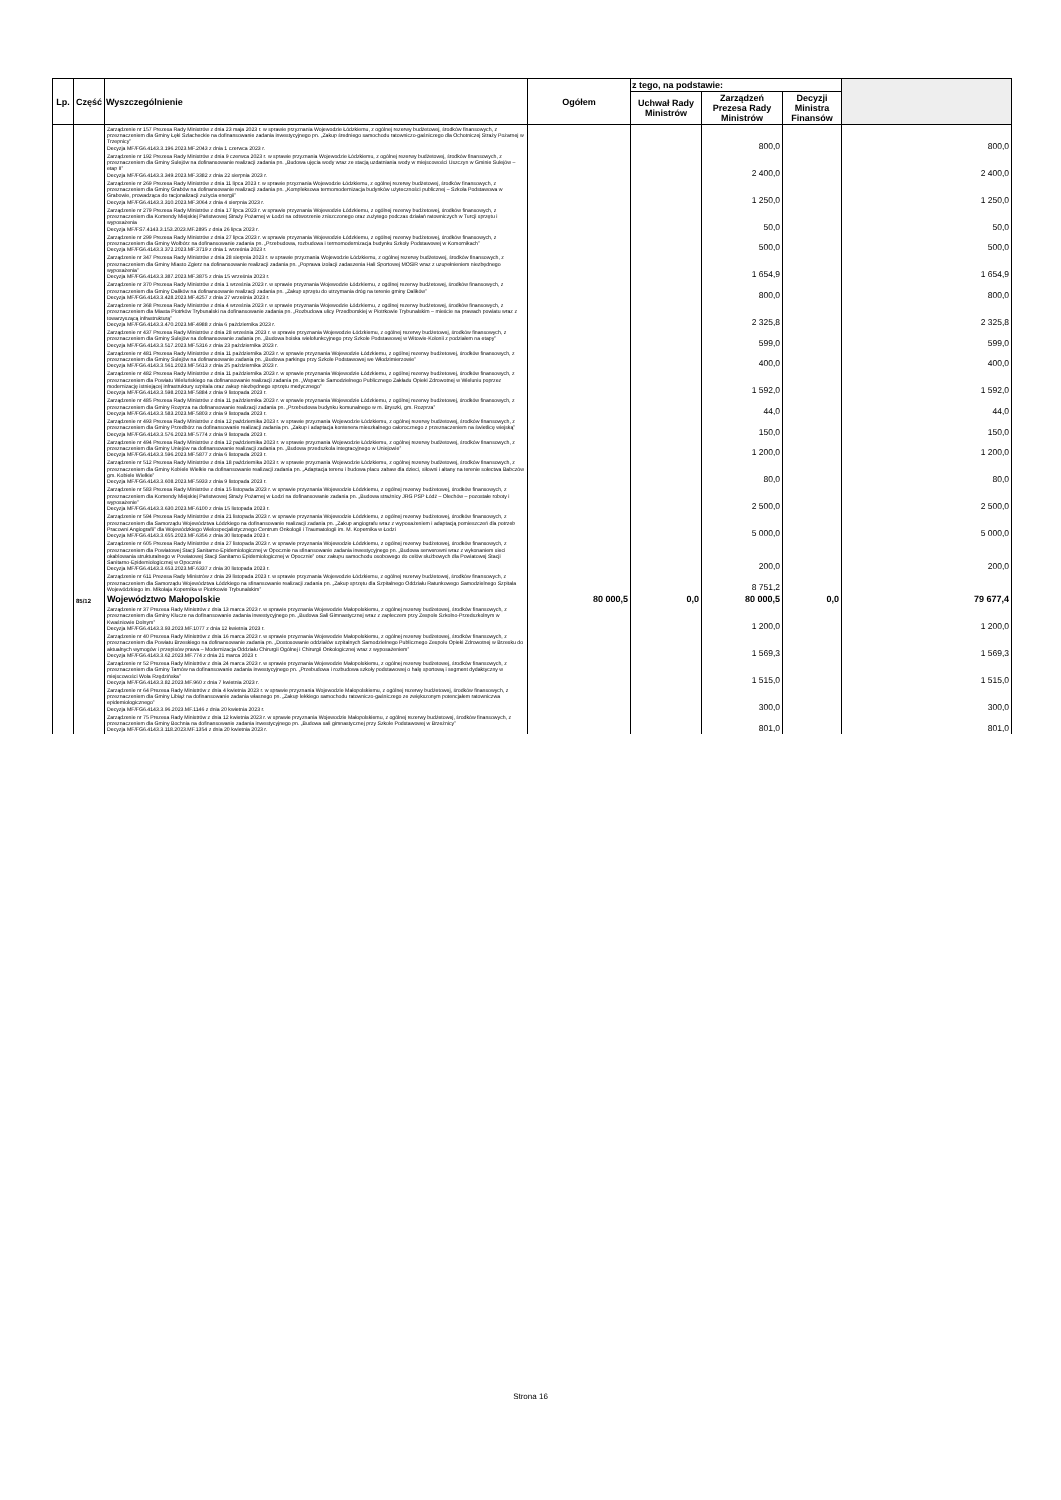| Lp. | Część | Wyszczególnienie | Ogółem | z tego, na podstawie: | | | |
| --- | --- | --- | --- | --- | --- | --- | --- |
| | | | | Uchwał Rady Ministrów | Zarządzeń Prezesa Rady Ministrów | Decyzji Ministra Finansów | |
| | | Zarządzenie nr 157 Prezesa Rady Ministrów z dnia 23 maja 2023 r. w sprawie przyznania Wojewodzie Łódzkiemu, z ogólnej rezerwy budżetowej, środków finansowych, z przeznaczeniem dla Gminy Łęki Szlacheckie na dofinansowanie zadania inwestycyjnego pn. „Zakup średniego samochodu ratowniczo-gaśniczego dla Ochotniczej Straży Pożarnej w Trzepnicy” Decyzja MF/FG6.4143.3.196.2023.MF.2043 z dnia 1 czerwca 2023 r. | | | 800,0 | | 800,0 |
| | | Zarządzenie nr 192 Prezesa Rady Ministrów z dnia 9 czerwca 2023 r. w sprawie przyznania Wojewodzie Łódzkiemu, z ogólnej rezerwy budżetowej, środków finansowych, z przeznaczeniem dla Gminy Sulejów na dofinansowanie realizacji zadania pn. „Budowa ujęcia wody wraz ze stacją uzdatniania wody w miejscowości Uszczyn w Gminie Sulejów – etap II” Decyzja MF/FG6.4143.3.349.2023.MF.3382 z dnia 22 sierpnia 2023 r. | | | 2 400,0 | | 2 400,0 |
| | | Zarządzenie nr 269 Prezesa Rady Ministrów z dnia 11 lipca 2023 r. w sprawie przyznania Wojewodzie Łódzkiemu, z ogólnej rezerwy budżetowej, środków finansowych, z przeznaczeniem dla Gminy Grabów na dofinansowanie realizacji zadania pn. „Kompleksowa termomodernizacja budynków użyteczności publicznej – Szkoła Podstawowa w Grabowie, prowadząca do racjonalizacji zużycia energii” Decyzja MF/FG6.4143.3.310.2023.MF.3064 z dnia 4 sierpnia 2023 r. | | | 1 250,0 | | 1 250,0 |
| | | Zarządzenie nr 279 Prezesa Rady Ministrów z dnia 17 lipca 2023 r. w sprawie przyznania Wojewodzie Łódzkiemu, z ogólnej rezerwy budżetowej, środków finansowych, z przeznaczeniem dla Komendy Miejskiej Państwowej Straży Pożarnej w Łodzi na odtworzenie zniszczonego oraz zużytego podczas działań ratowniczych w Turcji sprzętu i wyposażenia Decyzja MF/FS7.4143.3.153.2023.MF.2895 z dnia 26 lipca 2023 r. | | | 50,0 | | 50,0 |
| | | Zarządzenie nr 299 Prezesa Rady Ministrów z dnia 27 lipca 2023 r. w sprawie przyznania Wojewodzie Łódzkiemu, z ogólnej rezerwy budżetowej, środków finansowych, z przeznaczeniem dla Gminy Wolbórz na dofinansowanie zadania pn. „Przebudowa, rozbudowa i termomodernizacja budynku Szkoły Podstawowej w Komornikach” Decyzja MF/FG6.4143.3.372.2023.MF.3719 z dnia 1 września 2023 r. | | | 500,0 | | 500,0 |
| | | Zarządzenie nr 347 Prezesa Rady Ministrów z dnia 28 sierpnia 2023 r. w sprawie przyznania Wojewodzie Łódzkiemu, z ogólnej rezerwy budżetowej, środków finansowych, z przeznaczeniem dla Gminy Miasto Zgierz na dofinansowanie realizacji zadania pn. „Poprawa izolacji zadaszenia Hali Sportowej MOSiR wraz z uzupełnieniem niezbędnego wyposażenia” Decyzja MF/FG6.4143.3.387.2023.MF.3875 z dnia 15 września 2023 r. | | | 1 654,9 | | 1 654,9 |
| | | Zarządzenie nr 370 Prezesa Rady Ministrów z dnia 1 września 2023 r. w sprawie przyznania Wojewodzie Łódzkiemu, z ogólnej rezerwy budżetowej, środków finansowych, z przeznaczeniem dla Gminy Dalików na dofinansowanie realizacji zadania pn. „Zakup sprzętu do utrzymania dróg na terenie gminy Dalików” Decyzja MF/FG6.4143.3.428.2023.MF.4257 z dnia 27 września 2023 r. | | | 800,0 | | 800,0 |
| | | Zarządzenie nr 368 Prezesa Rady Ministrów z dnia 4 września 2023 r. w sprawie przyznania Wojewodzie Łódzkiemu, z ogólnej rezerwy budżetowej, środków finansowych, z przeznaczeniem dla Miasta Piotrków Trybunalski na dofinansowanie zadania pn. „Rozbudowa ulicy Przedborskiej w Piotrkowie Trybunalskim – mieście na prawach powiatu wraz z towarzyszącą infrastrukturą” Decyzja MF/FG6.4143.3.470.2023.MF.4988 z dnia 6 października 2023 r. | | | 2 325,8 | | 2 325,8 |
| | | Zarządzenie nr 437 Prezesa Rady Ministrów z dnia 28 września 2023 r. w sprawie przyznania Wojewodzie Łódzkiemu, z ogólnej rezerwy budżetowej, środków finansowych, z przeznaczeniem dla Gminy Sulejów na dofinansowanie zadania pn. „Budowa boiska wielofunkcyjnego przy Szkole Podstawowej w Witowie-Kolonii z podziałem na etapy” Decyzja MF/FG6.4143.3.517.2023.MF.5316 z dnia 23 października 2023 r. | | | 599,0 | | 599,0 |
| | | Zarządzenie nr 481 Prezesa Rady Ministrów z dnia 11 października 2023 r. w sprawie przyznania Wojewodzie Łódzkiemu, z ogólnej rezerwy budżetowej, środków finansowych, z przeznaczeniem dla Gminy Sulejów na dofinansowanie zadania pn. „Budowa parkingu przy Szkole Podstawowej we Włodzimierzowie” Decyzja MF/FG6.4143.3.561.2023.MF.5613 z dnia 25 października 2023 r. | | | 400,0 | | 400,0 |
| | | Zarządzenie nr 482 Prezesa Rady Ministrów z dnia 11 października 2023 r. w sprawie przyznania Wojewodzie Łódzkiemu, z ogólnej rezerwy budżetowej, środków finansowych, z przeznaczeniem dla Powiatu Wieluńskiego na dofinansowanie realizacji zadania pn. „Wsparcie Samodzielnego Publicznego Zakładu Opieki Zdrowotnej w Wieluniu poprzez modernizację istniejącej infrastruktury szpitala oraz zakup niezbędnego sprzętu medycznego” Decyzja MF/FG6.4143.3.598.2023.MF.5884 z dnia 9 listopada 2023 r. | | | 1 592,0 | | 1 592,0 |
| | | Zarządzenie nr 485 Prezesa Rady Ministrów z dnia 11 października 2023 r. w sprawie przyznania Wojewodzie Łódzkiemu, z ogólnej rezerwy budżetowej, środków finansowych, z przeznaczeniem dla Gminy Rozprza na dofinansowanie realizacji zadania pn. „Przebudowa budynku komunalnego w m. Bryszki, gm. Rozprza” Decyzja MF/FG6.4143.3.583.2023.MF.5803 z dnia 9 listopada 2023 r. | | | 44,0 | | 44,0 |
| | | Zarządzenie nr 493 Prezesa Rady Ministrów z dnia 12 października 2023 r. w sprawie przyznania Wojewodzie Łódzkiemu, z ogólnej rezerwy budżetowej, środków finansowych, z przeznaczeniem dla Gminy Przedbórz na dofinansowanie realizacji zadania pn. „Zakup i adaptacja kontenera mieszkalnego całorocznego z przeznaczeniem na świetlicę wiejską” Decyzja MF/FG6.4143.3.576.2023.MF.5774 z dnia 9 listopada 2023 r. | | | 150,0 | | 150,0 |
| | | Zarządzenie nr 494 Prezesa Rady Ministrów z dnia 12 października 2023 r. w sprawie przyznania Wojewodzie Łódzkiemu, z ogólnej rezerwy budżetowej, środków finansowych, z przeznaczeniem dla Gminy Uniejów na dofinansowanie realizacji zadania pn. „Budowa przedszkola integracyjnego w Uniejowie” Decyzja MF/FG6.4143.3.596.2023.MF.5877 z dnia 6 listopada 2023 r. | | | 1 200,0 | | 1 200,0 |
| | | Zarządzenie nr 512 Prezesa Rady Ministrów z dnia 18 października 2023 r. w sprawie przyznania Wojewodzie Łódzkiemu, z ogólnej rezerwy budżetowej, środków finansowych, z przeznaczeniem dla Gminy Kobiele Wielkie na dofinansowanie realizacji zadania pn. „Adaptacja terenu i budowa placu zabaw dla dzieci, siłowni i altany na terenie sołectwa Babczów gm. Kobiele Wielkie” Decyzja MF/FG6.4143.3.608.2023.MF.5933 z dnia 9 listopada 2023 r. | | | 80,0 | | 80,0 |
| | | Zarządzenie nr 583 Prezesa Rady Ministrów z dnia 15 listopada 2023 r. w sprawie przyznania Wojewodzie Łódzkiemu, z ogólnej rezerwy budżetowej, środków finansowych, z przeznaczeniem dla Komendy Miejskiej Państwowej Straży Pożarnej w Łodzi na dofinansowanie zadania pn. „Budowa strażnicy JRG PSP Łódź – Olechów – pozostałe roboty i wyposażenie” Decyzja MF/FG6.4143.3.630.2023.MF.6100 z dnia 15 listopada 2023 r. | | | 2 500,0 | | 2 500,0 |
| | | Zarządzenie nr 594 Prezesa Rady Ministrów z dnia 21 listopada 2023 r. w sprawie przyznania Wojewodzie Łódzkiemu, z ogólnej rezerwy budżetowej, środków finansowych, z przeznaczeniem dla Samorządu Województwa Łódzkiego na dofinansowanie realizacji zadania pn. „Zakup angiografu wraz z wyposażeniem i adaptacją pomieszczeń dla potrzeb Pracowni Angiografii” dla Wojewódzkiego Wielospecjalistycznego Centrum Onkologii i Traumatologii im. M. Kopernika w Łodzi Decyzja MF/FG6.4143.3.655.2023.MF.6356 z dnia 30 listopada 2023 r. | | | 5 000,0 | | 5 000,0 |
| | | Zarządzenie nr 605 Prezesa Rady Ministrów z dnia 27 listopada 2023 r. w sprawie przyznania Wojewodzie Łódzkiemu, z ogólnej rezerwy budżetowej, środków finansowych, z przeznaczeniem dla Powiatowej Stacji Sanitarno-Epidemiologicznej w Opocznie na sfinansowanie zadania inwestycyjnego pn. „Budowa serwerowni wraz z wykonaniem sieci okablowania strukturalnego w Powiatowej Stacji Sanitarno Epidemiologicznej w Opocznie” oraz zakupu samochodu osobowego do celów służbowych dla Powiatowej Stacji Sanitarno-Epidemiologicznej w Opocznie Decyzja MF/FG6.4143.3.653.2023.MF.6337 z dnia 30 listopada 2023 r. | | | 200,0 | | 200,0 |
| | | Zarządzenie nr 611 Prezesa Rady Ministrów z dnia 29 listopada 2023 r. w sprawie przyznania Wojewodzie Łódzkiemu, z ogólnej rezerwy budżetowej, środków finansowych, z przeznaczeniem dla Samorządu Województwa Łódzkiego na sfinansowanie realizacji zadania pn. „Zakup sprzętu dla Szpitalnego Oddziału Ratunkowego Samodzielnego Szpitala Wojewódzkiego im. Mikołaja Kopernika w Piotrkowie Trybunalskim” | | | 8 751,2 | | |
| | 85/12 | Województwo Małopolskie | 80 000,5 | 0,0 | 80 000,5 | 0,0 | 79 677,4 |
| | | Zarządzenie nr 37 Prezesa Rady Ministrów z dnia 13 marca 2023 r. w sprawie przyznania Wojewodzie Małopolskiemu, z ogólnej rezerwy budżetowej, środków finansowych, z przeznaczeniem dla Gminy Klucze na dofinansowanie zadania inwestycyjnego pn. „Budowa Sali Gimnastycznej wraz z zapleczem przy Zespole Szkolno-Przedszkolnym w Kwaśniowie Dolnym” Decyzja MF/FG6.4143.3.93.2023.MF.1077 z dnia 12 kwietnia 2023 r. | | | 1 200,0 | | 1 200,0 |
| | | Zarządzenie nr 40 Prezesa Rady Ministrów z dnia 16 marca 2023 r. w sprawie przyznania Wojewodzie Małopolskiemu, z ogólnej rezerwy budżetowej, środków finansowych, z przeznaczeniem dla Powiatu Brzeskiego na dofinansowanie zadania pn. „Dostosowanie oddziałów szpitalnych Samodzielnego Publicznego Zespołu Opieki Zdrowotnej w Brzesku do aktualnych wymogów i przepisów prawa – Modernizacja Oddziału Chirurgii Ogólnej i Chirurgii Onkologicznej wraz z wyposażeniem” Decyzja MF/FG6.4143.3.62.2023.MF.774 z dnia 21 marca 2023 r. | | | 1 569,3 | | 1 569,3 |
| | | Zarządzenie nr 52 Prezesa Rady Ministrów z dnia 24 marca 2023 r. w sprawie przyznania Wojewodzie Małopolskiemu, z ogólnej rezerwy budżetowej, środków finansowych, z przeznaczeniem dla Gminy Tarnów na dofinansowanie zadania inwestycyjnego pn. „Przebudowa i rozbudowa szkoły podstawowej o halę sportową i segment dydaktyczny w miejscowości Wola Rzędzińska” Decyzja MF/FG6.4143.3.82.2023.MF.960 z dnia 7 kwietnia 2023 r. | | | 1 515,0 | | 1 515,0 |
| | | Zarządzenie nr 64 Prezesa Rady Ministrów z dnia 4 kwietnia 2023 r. w sprawie przyznania Wojewodzie Małopolskiemu, z ogólnej rezerwy budżetowej, środków finansowych, z przeznaczeniem dla Gminy Libiąż na dofinansowanie zadania własnego pn. „Zakup lekkiego samochodu ratowniczo-gaśniczego ze zwiększonym potencjałem ratowniczwa epidemiologicznego” Decyzja MF/FG6.4143.3.96.2023.MF.1146 z dnia 20 kwietnia 2023 r. | | | 300,0 | | 300,0 |
| | | Zarządzenie nr 75 Prezesa Rady Ministrów z dnia 12 kwietnia 2023 r. w sprawie przyznania Wojewodzie Małopolskiemu, z ogólnej rezerwy budżetowej, środków finansowych, z przeznaczeniem dla Gminy Bochnia na dofinansowanie zadania inwestycyjnego pn. „Budowa sali gimnastycznej przy Szkole Podstawowej w Brzeźnicy” Decyzja MF/FG6.4143.3.118.2023.MF.1354 z dnia 20 kwietnia 2023 r. | | | 801,0 | | 801,0 |
Strona 16